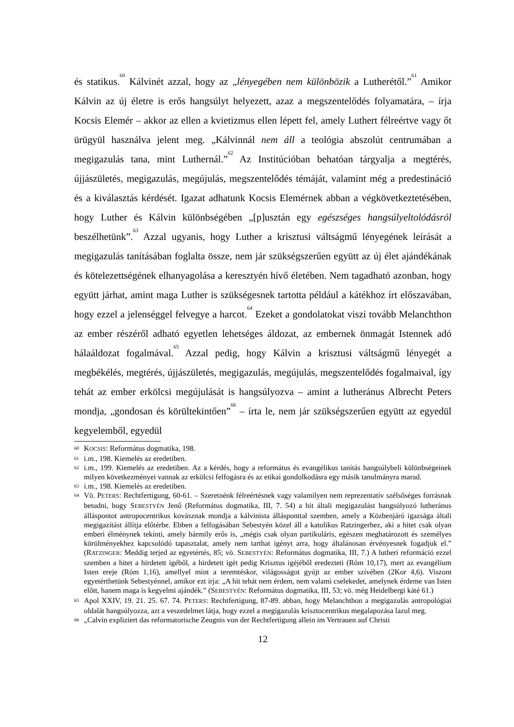és statikus.<sup>60</sup> Kálvinét azzal, hogy az „lényegében nem különbözik a Lutherétől.”<sup>61</sup> Amikor Kálvin az új életre is erős hangsúlyt helyezett, azaz a megszentelődés folyamatára, – írja Kocsis Elemér – akkor az ellen a kvietizmus ellen lépett fel, amely Luthert félreértve vagy őt ürügyül használva jelent meg. „Kálvinnál nem áll a teológia abszolút centrumában a megigazulás tana, mint Luthernál.”<sup>62</sup> Az Institúcióban behatóan tárgyalja a megtérés, újjászületés, megigazulás, megújulás, megszentelődés témáját, valamint még a predestináció és a kiválasztás kérdését. Igazat adhatunk Kocsis Elemérnek abban a végkövetkeztetésében, hogy Luther és Kálvin különbségében „[p]usztán egy egészséges hangsúlyeltolódásról beszélhetünk”.<sup>63</sup> Azzal ugyanis, hogy Luther a krisztusi váltságmű lényegének leírását a megigazulás tanításában foglalta össze, nem jár szükségszerűen együtt az új élet ajándékának és kötelezettségének elhanyagolása a keresztyén hívő életében. Nem tagadható azonban, hogy együtt járhat, amint maga Luther is szükségesnek tartotta például a kátékhoz írt előszavában, hogy ezzel a jelenséggel felvegye a harcot.<sup>64</sup> Ezeket a gondolatokat viszi tovább Melanchthon az ember részéről adható egyetlen lehetséges áldozat, az embernek önmagát Istennek adó hálaáldozat fogalmával.<sup>65</sup> Azzal pedig, hogy Kálvin a krisztusi váltságmű lényegét a megbékélés, megtérés, újjászületés, megigazulás, megújulás, megszentelődés fogalmaival, így tehát az ember erkölcsi megújulását is hangsúlyozva – amint a lutheránus Albrecht Peters mondja, „gondosan és körültekintően”<sup>66</sup> – írta le, nem jár szükségszerűen együtt az egyedül kegyelemből, egyedül
60 KOCSIS: Református dogmatika, 198.
61 i.m., 198. Kiemelés az eredetiben.
62 i.m., 199. Kiemelés az eredetiben. Az a kérdés, hogy a református és evangélikus tanítás hangsúlybeli különbségeinek milyen következményei vannak az erkölcsi felfogásra és az etikai gondolkodásra egy másik tanulmányra marad.
63 i.m., 198. Kiemelés az eredetiben.
64 Vö. PETERS: Rechtfertigung, 60-61. – Szeretnénk félreértésnek vagy valamilyen nem reprezentatív szélsőséges forrásnak betudni, hogy SEBESTYÉN Jenő (Református dogmatika, III, 7. 54) a hit általi megigazulást hangsúlyozó lutheránus álláspontot antropocentrikus kovásznak mondja a kálvinista állásponttal szemben, amely a Közbenjáró igazsága általi megigazítást állítja előtérbe. Ebben a felfogásában Sebestyén közel áll a katolikus Ratzingerhez, aki a hitet csak olyan emberi élménynek tekinti, amely bármily erős is, „mégis csak olyan partikuláris, egészen meghatározott és személyes körülményekhez kapcsolódó tapasztalat, amely nem tarthat igényt arra, hogy általánosan érvényesnek fogadjuk el.” (RATZINGER: Meddig terjed az egyetértés, 85; vö. SEBESTYÉN: Református dogmatika, III, 7.) A lutheri reformáció ezzel szemben a hitet a hirdetett igéből, a hirdetett igét pedig Krisztus igéjéből eredezteti (Róm 10,17), mert az evangélium Isten ereje (Róm 1,16), amellyel mint a teremtéskor, világosságot gyújt az ember szívében (2Kor 4,6). Viszont egyetérthetünk Sebestyénnel, amikor ezt írja: „A hit tehát nem érdem, nem valami cselekedet, amelynek érdeme van Isten előtt, hanem maga is kegyelmi ajándék.” (SEBESTYÉN: Református dogmatika, III, 53; vö. még Heidelbergi káté 61.)
65 Apol XXIV, 19. 21. 25. 67. 74. PETERS: Rechtfertigung, 87-89. abban, hogy Melanchthon a megigazulás antropológiai oldalát hangsúlyozza, azt a veszedelmet látja, hogy ezzel a megigazulás krisztocentrikus megalapozása lazul meg.
66 „Calvin expliziert das reformatorische Zeugnis von der Rechtfertigung allein im Vertrauen auf Christi
12